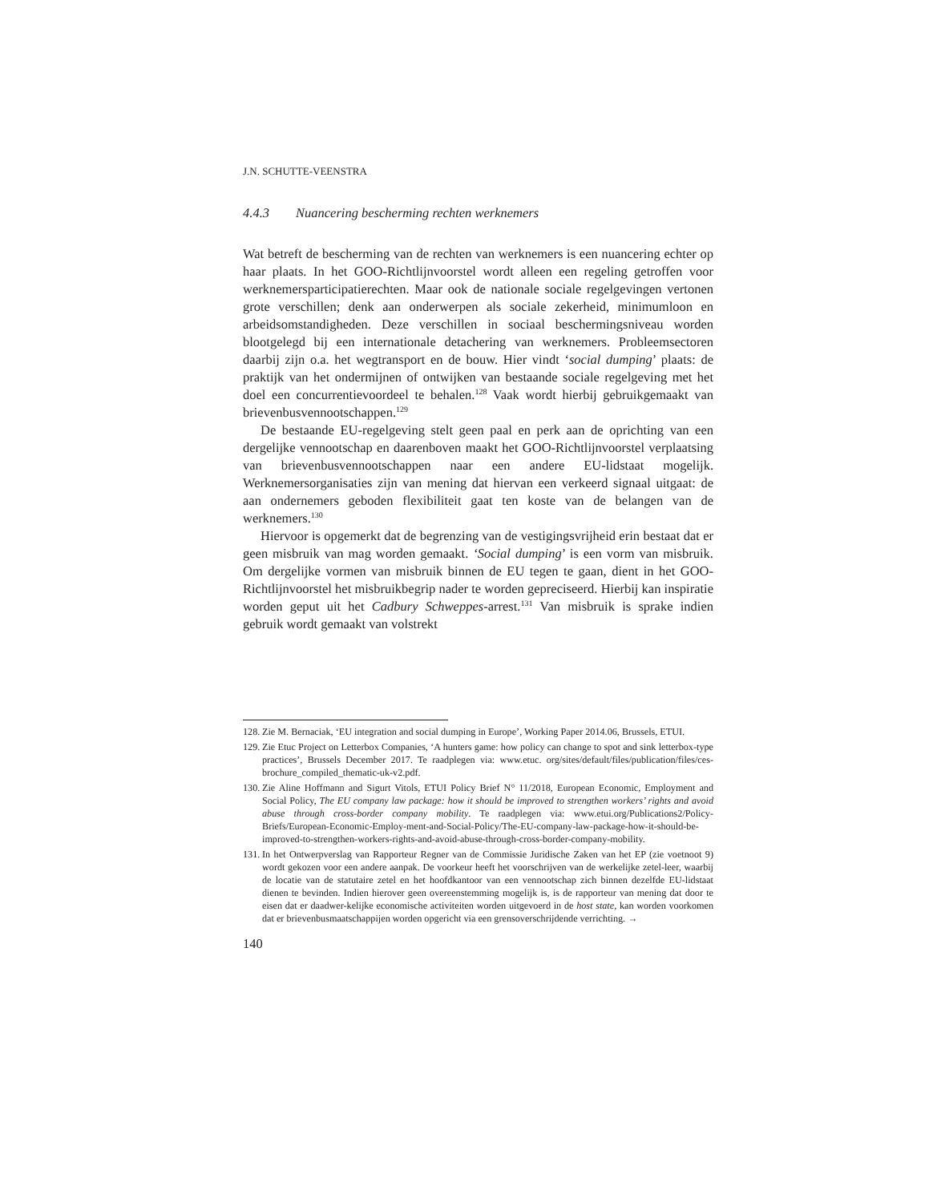J.N. SCHUTTE-VEENSTRA
4.4.3 Nuancering bescherming rechten werknemers
Wat betreft de bescherming van de rechten van werknemers is een nuancering echter op haar plaats. In het GOO-Richtlijnvoorstel wordt alleen een regeling getroffen voor werknemersparticipatierechten. Maar ook de nationale sociale regelgevingen vertonen grote verschillen; denk aan onderwerpen als sociale zekerheid, minimumloon en arbeidsomstandigheden. Deze verschillen in sociaal beschermingsniveau worden blootgelegd bij een internationale detachering van werknemers. Probleemsectoren daarbij zijn o.a. het wegtransport en de bouw. Hier vindt ‘social dumping’ plaats: de praktijk van het ondermijnen of ontwijken van bestaande sociale regelgeving met het doel een concurrentievoordeel te behalen.<sup>128</sup> Vaak wordt hierbij gebruikgemaakt van brievenbusvennootschappen.<sup>129</sup>
De bestaande EU-regelgeving stelt geen paal en perk aan de oprichting van een dergelijke vennootschap en daarenboven maakt het GOO-Richtlijnvoorstel verplaatsing van brievenbusvennootschappen naar een andere EU-lidstaat mogelijk. Werknemersorganisaties zijn van mening dat hiervan een verkeerd signaal uitgaat: de aan ondernemers geboden flexibiliteit gaat ten koste van de belangen van de werknemers.<sup>130</sup>
Hiervoor is opgemerkt dat de begrenzing van de vestigingsvrijheid erin bestaat dat er geen misbruik van mag worden gemaakt. ‘Social dumping’ is een vorm van misbruik. Om dergelijke vormen van misbruik binnen de EU tegen te gaan, dient in het GOO-Richtlijnvoorstel het misbruikbegrip nader te worden gepreciseerd. Hierbij kan inspiratie worden geput uit het Cadbury Schweppes-arrest.<sup>131</sup> Van misbruik is sprake indien gebruik wordt gemaakt van volstrekt
128. Zie M. Bernaciak, ‘EU integration and social dumping in Europe’, Working Paper 2014.06, Brussels, ETUI.
129. Zie Etuc Project on Letterbox Companies, ‘A hunters game: how policy can change to spot and sink letterbox-type practices’, Brussels December 2017. Te raadplegen via: www.etuc. org/sites/default/files/publication/files/ces-brochure_compiled_thematic-uk-v2.pdf.
130. Zie Aline Hoffmann and Sigurt Vitols, ETUI Policy Brief N° 11/2018, European Economic, Employment and Social Policy, The EU company law package: how it should be improved to strengthen workers’ rights and avoid abuse through cross-border company mobility. Te raadplegen via: www.etui.org/Publications2/Policy-Briefs/European-Economic-Employ-ment-and-Social-Policy/The-EU-company-law-package-how-it-should-be-improved-to-strengthen-workers-rights-and-avoid-abuse-through-cross-border-company-mobility.
131. In het Ontwerpverslag van Rapporteur Regner van de Commissie Juridische Zaken van het EP (zie voetnoot 9) wordt gekozen voor een andere aanpak. De voorkeur heeft het voorschrijven van de werkelijke zetel-leer, waarbij de locatie van de statutaire zetel en het hoofdkantoor van een vennootschap zich binnen dezelfde EU-lidstaat dienen te bevinden. Indien hierover geen overeenstemming mogelijk is, is de rapporteur van mening dat door te eisen dat er daadwer-kelijke economische activiteiten worden uitgevoerd in de host state, kan worden voorkomen dat er brievenbusmaatschappijen worden opgericht via een grensoverschrijdende verrichting. →
140